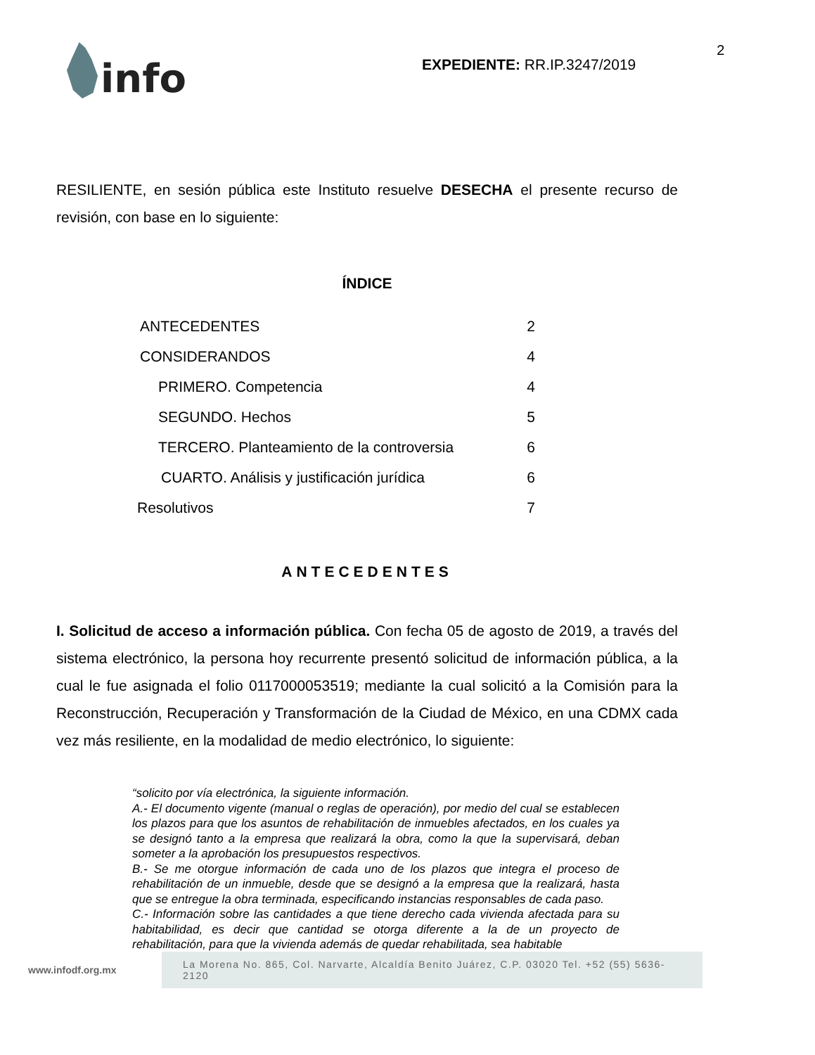info
EXPEDIENTE: RR.IP.3247/2019
2
RESILIENTE, en sesión pública este Instituto resuelve DESECHA el presente recurso de revisión, con base en lo siguiente:
ÍNDICE
| ANTECEDENTES | 2 |
| CONSIDERANDOS | 4 |
| PRIMERO. Competencia | 4 |
| SEGUNDO. Hechos | 5 |
| TERCERO. Planteamiento de la controversia | 6 |
| CUARTO. Análisis y justificación jurídica | 6 |
| Resolutivos | 7 |
ANTECEDENTES
I. Solicitud de acceso a información pública. Con fecha 05 de agosto de 2019, a través del sistema electrónico, la persona hoy recurrente presentó solicitud de información pública, a la cual le fue asignada el folio 0117000053519; mediante la cual solicitó a la Comisión para la Reconstrucción, Recuperación y Transformación de la Ciudad de México, en una CDMX cada vez más resiliente, en la modalidad de medio electrónico, lo siguiente:
“solicito por vía electrónica, la siguiente información.
A.- El documento vigente (manual o reglas de operación), por medio del cual se establecen los plazos para que los asuntos de rehabilitación de inmuebles afectados, en los cuales ya se designó tanto a la empresa que realizará la obra, como la que la supervisará, deban someter a la aprobación los presupuestos respectivos.
B.- Se me otorgue información de cada uno de los plazos que integra el proceso de rehabilitación de un inmueble, desde que se designó a la empresa que la realizará, hasta que se entregue la obra terminada, especificando instancias responsables de cada paso.
C.- Información sobre las cantidades a que tiene derecho cada vivienda afectada para su habitabilidad, es decir que cantidad se otorga diferente a la de un proyecto de rehabilitación, para que la vivienda además de quedar rehabilitada, sea habitable
www.infodf.org.mx
La Morena No. 865, Col. Narvarte, Alcaldía Benito Juárez, C.P. 03020 Tel. +52 (55) 5636-2120